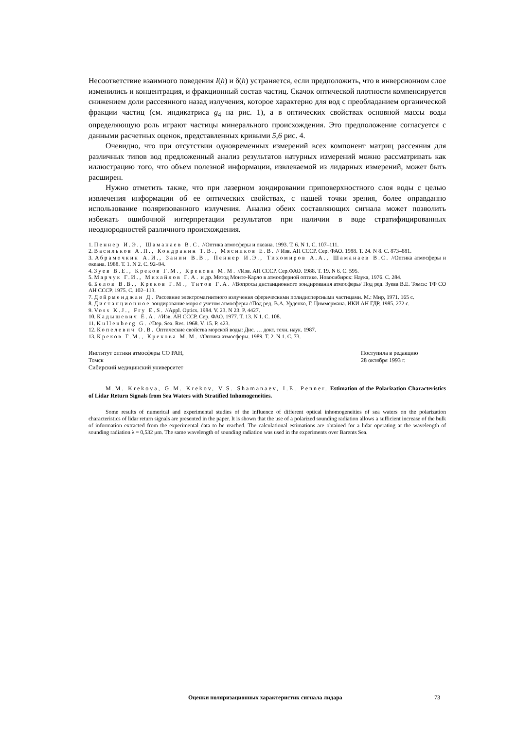Несоответствие взаимного поведения I(h) и δ(h) устраняется, если предположить, что в инверсионном слое изменились и концентрация, и фракционный состав частиц. Скачок оптической плотности компенсируется снижением доли рассеянного назад излучения, которое характерно для вод с преобладанием органической фракции частиц (см. индикатриса g<sub>4</sub> на рис. 1), а в оптических свойствах основной массы воды определяющую роль играют частицы минерального происхождения. Это предположение согласуется с данными расчетных оценок, представленных кривыми 5,6 рис. 4.
Очевидно, что при отсутствии одновременных измерений всех компонент матриц рассеяния для различных типов вод предложенный анализ результатов натурных измерений можно рассматривать как иллюстрацию того, что объем полезной информации, извлекаемой из лидарных измерений, может быть расширен.
Нужно отметить также, что при лазерном зондировании приповерхностного слоя воды с целью извлечения информации об ее оптических свойствах, с нашей точки зрения, более оправданно использование поляризованного излучения. Анализ обеих составляющих сигнала может позволить избежать ошибочной интерпретации результатов при наличии в воде стратифицированных неоднородностей различного происхождения.
1. Пеннер И.Э., Шаманаев В.С. //Оптика атмосферы и океана. 1993. Т. 6. N 1. С. 107–111.
2. Васильков А.П., Кондранин Т.В., Мясников Е.В. // Изв. АН СССР. Сер. ФАО. 1988. Т. 24. N 8. С. 873–881.
3. Абрамочкин А.И., Занин В.В., Пеннер И.Э., Тихомиров А.А., Шаманаев В.С. //Оптика атмосферы и океана. 1988. Т. 1. N 2. С. 92–94.
4. Зуев В.Е., Креков Г.М., Крекова М.М. //Изв. АН СССР. Сер.ФАО. 1988. Т. 19. N 6. С. 595.
5. Марчук Г.И., Михайлов Г.А. и др. Метод Монте-Карло в атмосферной оптике. Новосибирск: Наука, 1976. С. 284.
6. Белов В.В., Креков Г.М., Титов Г.А. //Вопросы дистанционного зондирования атмосферы/ Под ред. Зуева В.Е. Томск: ТФ СО АН СССР. 1975. С. 102–113.
7. Дейрменджан Д. Рассеяние электромагнитного излучения сферическими полидисперсными частицами. М.: Мир, 1971. 165 с.
8. Дистанционное зондирование моря с учетом атмосферы //Под ред. В.А. Урденко, Г. Циммермана. ИКИ АН ГДР, 1985. 272 с.
9. Voss K.J., Fry E.S. //Appl. Optics. 1984. V. 23. N 23. P. 4427.
10. Кадышевич Е.А. //Изв. АН СССР. Сер. ФАО. 1977. Т. 13. N 1. С. 108.
11. Kullenberg G. //Dep. Sea. Res. 1968. V. 15. P. 423.
12. Копелевич О.В. Оптические свойства морской воды: Дис. … докт. техн. наук. 1987.
13. Креков Г.М., Крекова М.М. //Оптика атмосферы. 1989. Т. 2. N 1. С. 73.
Институт оптики атмосферы СО РАН,
Томск
Сибирский медицинский университет
Поступила в редакцию
28 октября 1993 г.
M.M. Krekova, G.M. Krekov, V.S. Shamanaev, I.E. Penner. Estimation of the Polarization Characteristics of Lidar Return Signals from Sea Waters with Stratified Inhomogeneities.
Some results of numerical and experimental studies of the influence of different optical inhomogeneities of sea waters on the polarization characteristics of lidar return signals are presented in the paper. It is shown that the use of a polarized sounding radiation allows a sufficient increase of the bulk of information extracted from the experimental data to be reached. The calculational estimations are obtained for a lidar operating at the wavelength of sounding radiation λ = 0,532 μm. The same wavelength of sounding radiation was used in the experiments over Barents Sea.
Оценки поляризационных характеристик сигнала лидара 73